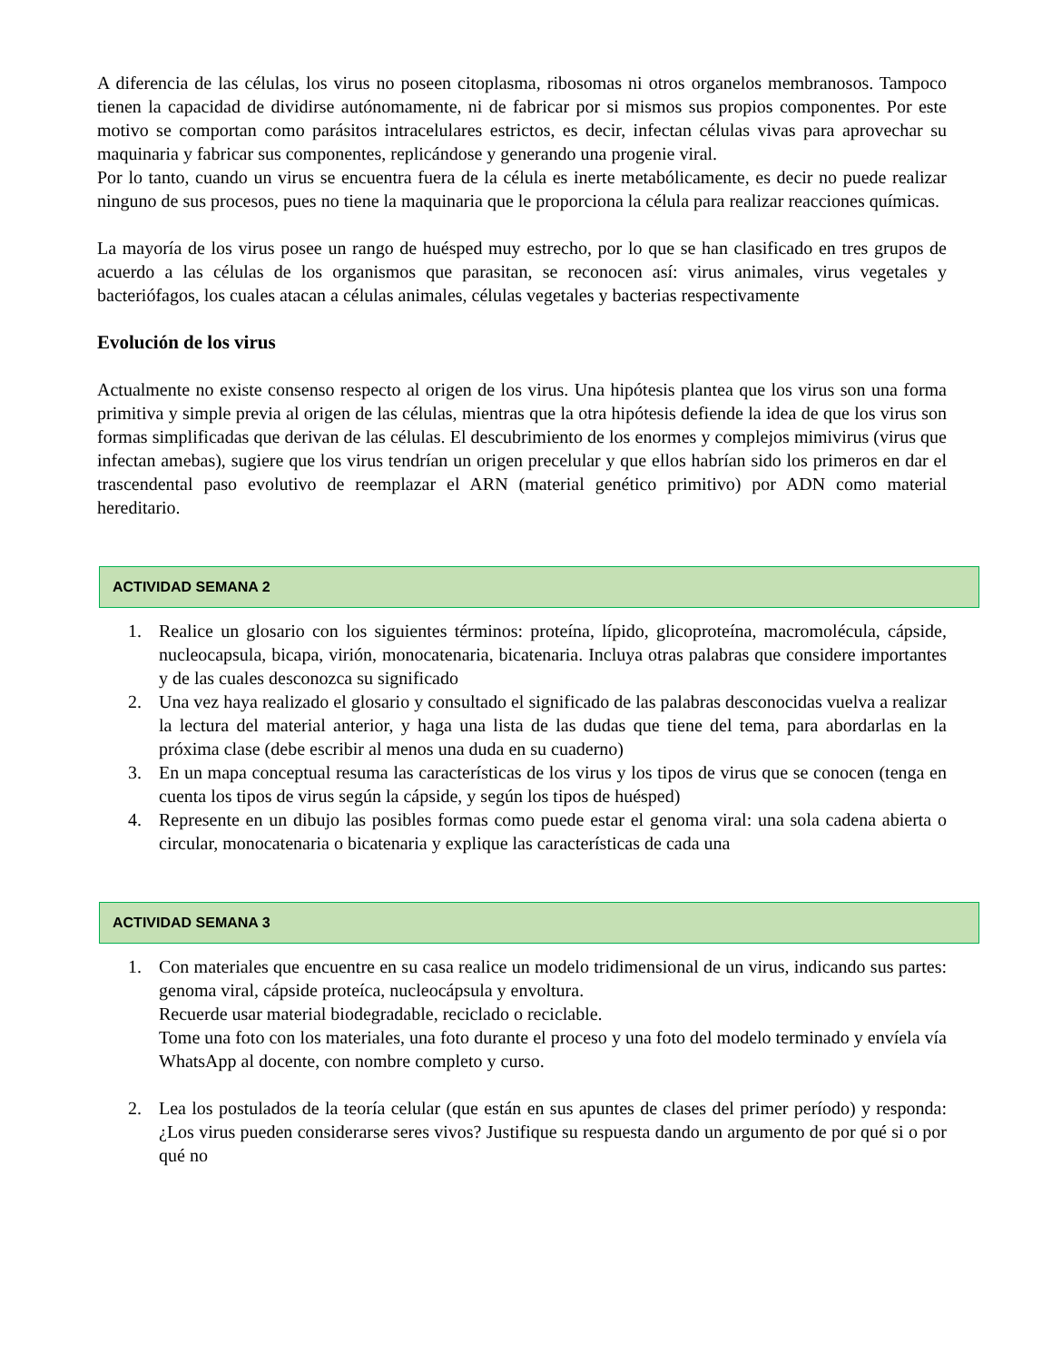A diferencia de las células, los virus no poseen citoplasma, ribosomas ni otros organelos membranosos. Tampoco tienen la capacidad de dividirse autónomamente, ni de fabricar por si mismos sus propios componentes. Por este motivo se comportan como parásitos intracelulares estrictos, es decir, infectan células vivas para aprovechar su maquinaria y fabricar sus componentes, replicándose y generando una progenie viral.
Por lo tanto, cuando un virus se encuentra fuera de la célula es inerte metabólicamente, es decir no puede realizar ninguno de sus procesos, pues no tiene la maquinaria que le proporciona la célula para realizar reacciones químicas.
La mayoría de los virus posee un rango de huésped muy estrecho, por lo que se han clasificado en tres grupos de acuerdo a las células de los organismos que parasitan, se reconocen así: virus animales, virus vegetales y bacteriófagos, los cuales atacan a células animales, células vegetales y bacterias respectivamente
Evolución de los virus
Actualmente no existe consenso respecto al origen de los virus. Una hipótesis plantea que los virus son una forma primitiva y simple previa al origen de las células, mientras que la otra hipótesis defiende la idea de que los virus son formas simplificadas que derivan de las células. El descubrimiento de los enormes y complejos mimivirus (virus que infectan amebas), sugiere que los virus tendrían un origen precelular y que ellos habrían sido los primeros en dar el trascendental paso evolutivo de reemplazar el ARN (material genético primitivo) por ADN como material hereditario.
ACTIVIDAD SEMANA 2
1. Realice un glosario con los siguientes términos: proteína, lípido, glicoproteína, macromolécula, cápside, nucleocapsula, bicapa, virión, monocatenaria, bicatenaria. Incluya otras palabras que considere importantes y de las cuales desconozca su significado
2. Una vez haya realizado el glosario y consultado el significado de las palabras desconocidas vuelva a realizar la lectura del material anterior, y haga una lista de las dudas que tiene del tema, para abordarlas en la próxima clase (debe escribir al menos una duda en su cuaderno)
3. En un mapa conceptual resuma las características de los virus y los tipos de virus que se conocen (tenga en cuenta los tipos de virus según la cápside, y según los tipos de huésped)
4. Represente en un dibujo las posibles formas como puede estar el genoma viral: una sola cadena abierta o circular, monocatenaria o bicatenaria y explique las características de cada una
ACTIVIDAD SEMANA 3
1. Con materiales que encuentre en su casa realice un modelo tridimensional de un virus, indicando sus partes: genoma viral, cápside proteíca, nucleocápsula y envoltura.
Recuerde usar material biodegradable, reciclado o reciclable.
Tome una foto con los materiales, una foto durante el proceso y una foto del modelo terminado y envíela vía WhatsApp al docente, con nombre completo y curso.
2. Lea los postulados de la teoría celular (que están en sus apuntes de clases del primer período) y responda: ¿Los virus pueden considerarse seres vivos? Justifique su respuesta dando un argumento de por qué si o por qué no